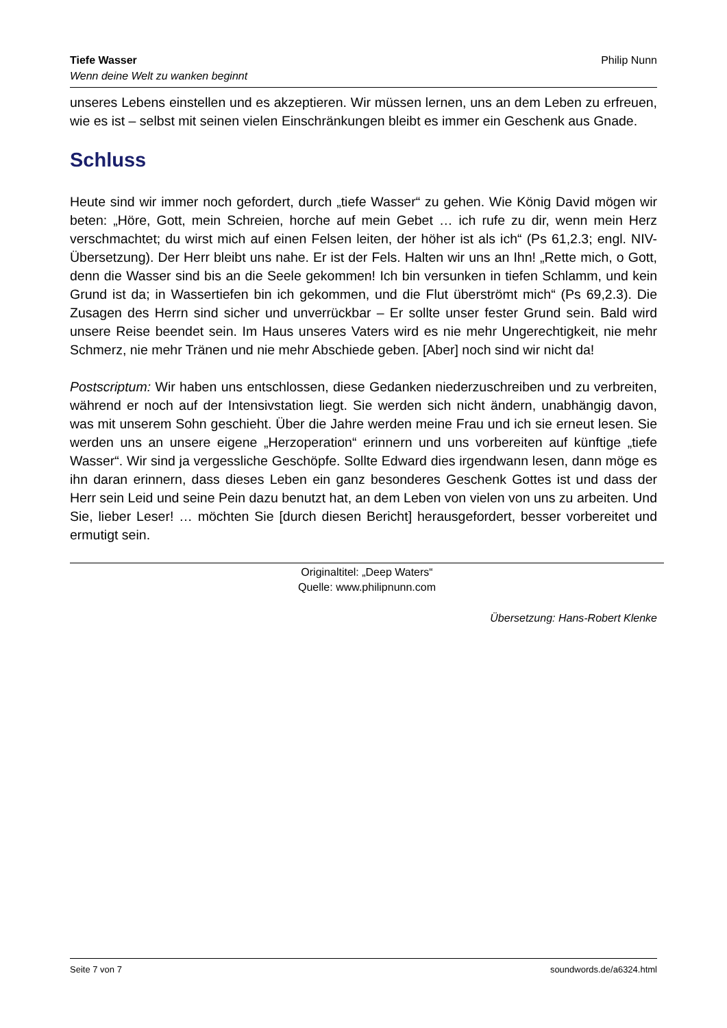Tiefe Wasser
Wenn deine Welt zu wanken beginnt
Philip Nunn
unseres Lebens einstellen und es akzeptieren. Wir müssen lernen, uns an dem Leben zu erfreuen, wie es ist – selbst mit seinen vielen Einschränkungen bleibt es immer ein Geschenk aus Gnade.
Schluss
Heute sind wir immer noch gefordert, durch „tiefe Wasser“ zu gehen. Wie König David mögen wir beten: „Höre, Gott, mein Schreien, horche auf mein Gebet … ich rufe zu dir, wenn mein Herz verschmachtet; du wirst mich auf einen Felsen leiten, der höher ist als ich“ (Ps 61,2.3; engl. NIV-Übersetzung). Der Herr bleibt uns nahe. Er ist der Fels. Halten wir uns an Ihn! „Rette mich, o Gott, denn die Wasser sind bis an die Seele gekommen! Ich bin versunken in tiefen Schlamm, und kein Grund ist da; in Wassertiefen bin ich gekommen, und die Flut überströmt mich“ (Ps 69,2.3). Die Zusagen des Herrn sind sicher und unverrückbar – Er sollte unser fester Grund sein. Bald wird unsere Reise beendet sein. Im Haus unseres Vaters wird es nie mehr Ungerechtigkeit, nie mehr Schmerz, nie mehr Tränen und nie mehr Abschiede geben. [Aber] noch sind wir nicht da!
Postscriptum: Wir haben uns entschlossen, diese Gedanken niederzuschreiben und zu verbreiten, während er noch auf der Intensivstation liegt. Sie werden sich nicht ändern, unabhängig davon, was mit unserem Sohn geschieht. Über die Jahre werden meine Frau und ich sie erneut lesen. Sie werden uns an unsere eigene „Herzoperation“ erinnern und uns vorbereiten auf künftige „tiefe Wasser“. Wir sind ja vergessliche Geschöpfe. Sollte Edward dies irgendwann lesen, dann möge es ihn daran erinnern, dass dieses Leben ein ganz besonderes Geschenk Gottes ist und dass der Herr sein Leid und seine Pein dazu benutzt hat, an dem Leben von vielen von uns zu arbeiten. Und Sie, lieber Leser! … möchten Sie [durch diesen Bericht] herausgefordert, besser vorbereitet und ermutigt sein.
Originaltitel: „Deep Waters“
Quelle: www.philipnunn.com
Übersetzung: Hans-Robert Klenke
Seite 7 von 7 soundwords.de/a6324.html